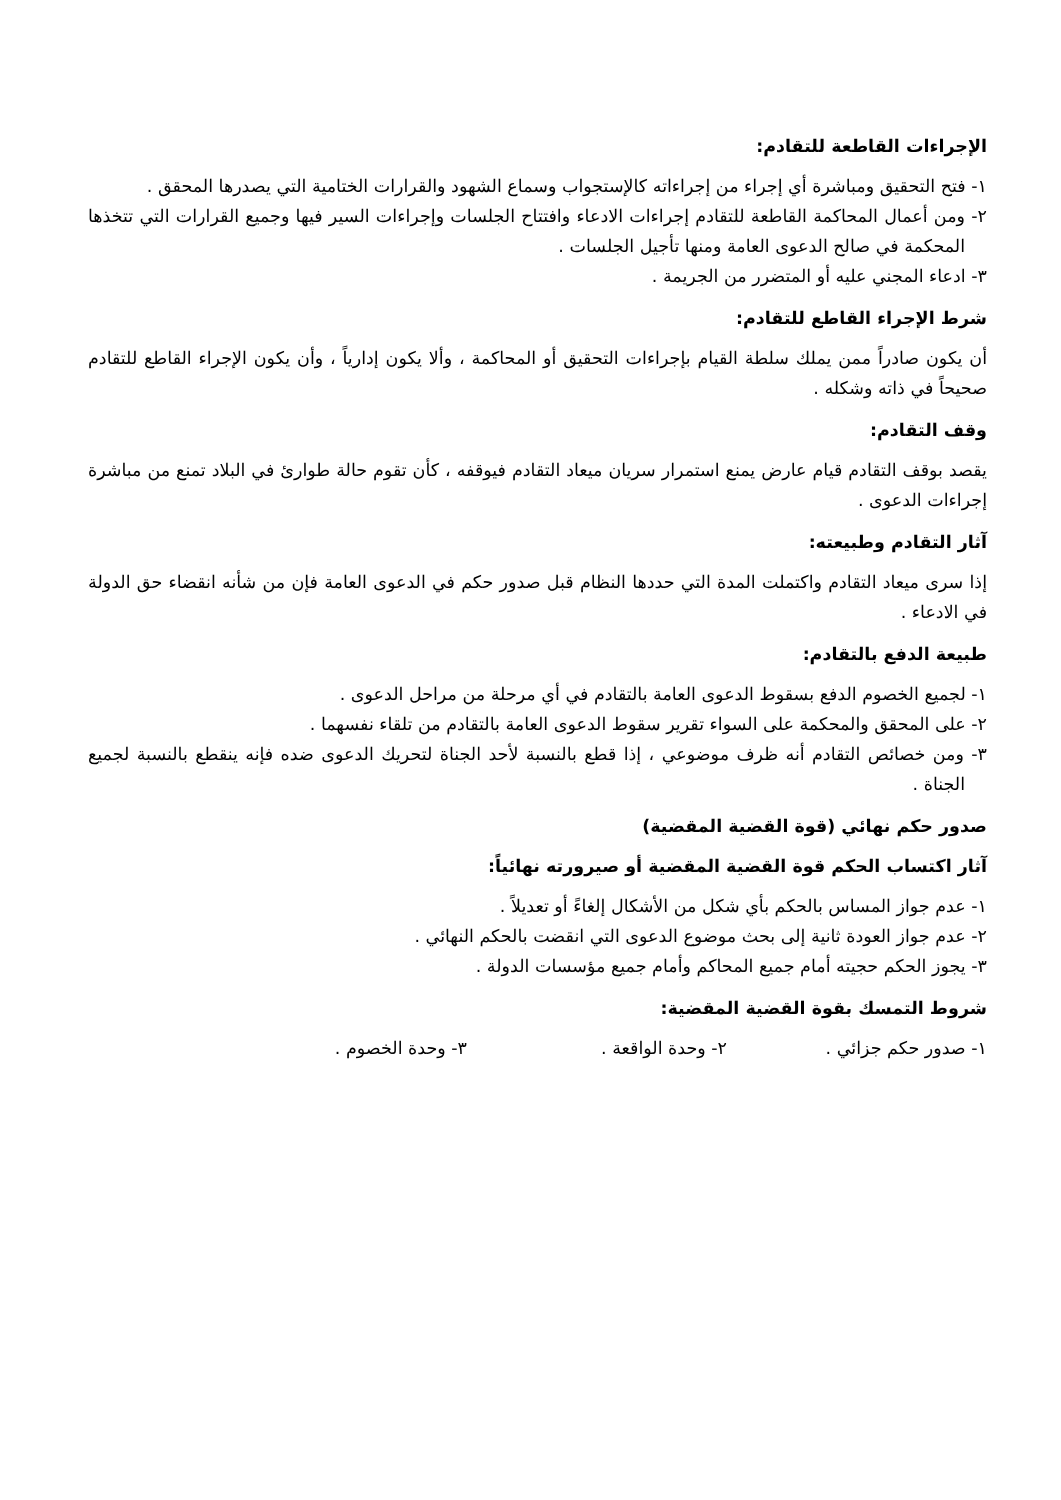الإجراءات القاطعة للتقادم:
١- فتح التحقيق ومباشرة أي إجراء من إجراءاته كالإستجواب وسماع الشهود والقرارات الختامية التي يصدرها المحقق .
٢- ومن أعمال المحاكمة القاطعة للتقادم إجراءات الادعاء وافتتاح الجلسات وإجراءات السير فيها وجميع القرارات التي تتخذها المحكمة في صالح الدعوى العامة ومنها تأجيل الجلسات .
٣- ادعاء المجني عليه أو المتضرر من الجريمة .
شرط الإجراء القاطع للتقادم:
أن يكون صادراً ممن يملك سلطة القيام بإجراءات التحقيق أو المحاكمة ، وألا يكون إدارياً ، وأن يكون الإجراء القاطع للتقادم صحيحاً في ذاته وشكله .
وقف التقادم:
يقصد بوقف التقادم قيام عارض يمنع استمرار سريان ميعاد التقادم فيوقفه ، كأن تقوم حالة طوارئ في البلاد تمنع من مباشرة إجراءات الدعوى .
آثار التقادم وطبيعته:
إذا سرى ميعاد التقادم واكتملت المدة التي حددها النظام قبل صدور حكم في الدعوى العامة فإن من شأنه انقضاء حق الدولة في الادعاء .
طبيعة الدفع بالتقادم:
١- لجميع الخصوم الدفع بسقوط الدعوى العامة بالتقادم في أي مرحلة من مراحل الدعوى .
٢- على المحقق والمحكمة على السواء تقرير سقوط الدعوى العامة بالتقادم من تلقاء نفسهما .
٣- ومن خصائص التقادم أنه ظرف موضوعي ، إذا قطع بالنسبة لأحد الجناة لتحريك الدعوى ضده فإنه ينقطع بالنسبة لجميع الجناة .
صدور حكم نهائي (قوة القضية المقضية)
آثار اكتساب الحكم قوة القضية المقضية أو صيرورته نهائياً:
١- عدم جواز المساس بالحكم بأي شكل من الأشكال إلغاءً أو تعديلاً .
٢- عدم جواز العودة ثانية إلى بحث موضوع الدعوى التي انقضت بالحكم النهائي .
٣- يجوز الحكم حجيته أمام جميع المحاكم وأمام جميع مؤسسات الدولة .
شروط التمسك بقوة القضية المقضية:
١- صدور حكم جزائي . ٢- وحدة الواقعة . ٣- وحدة الخصوم .